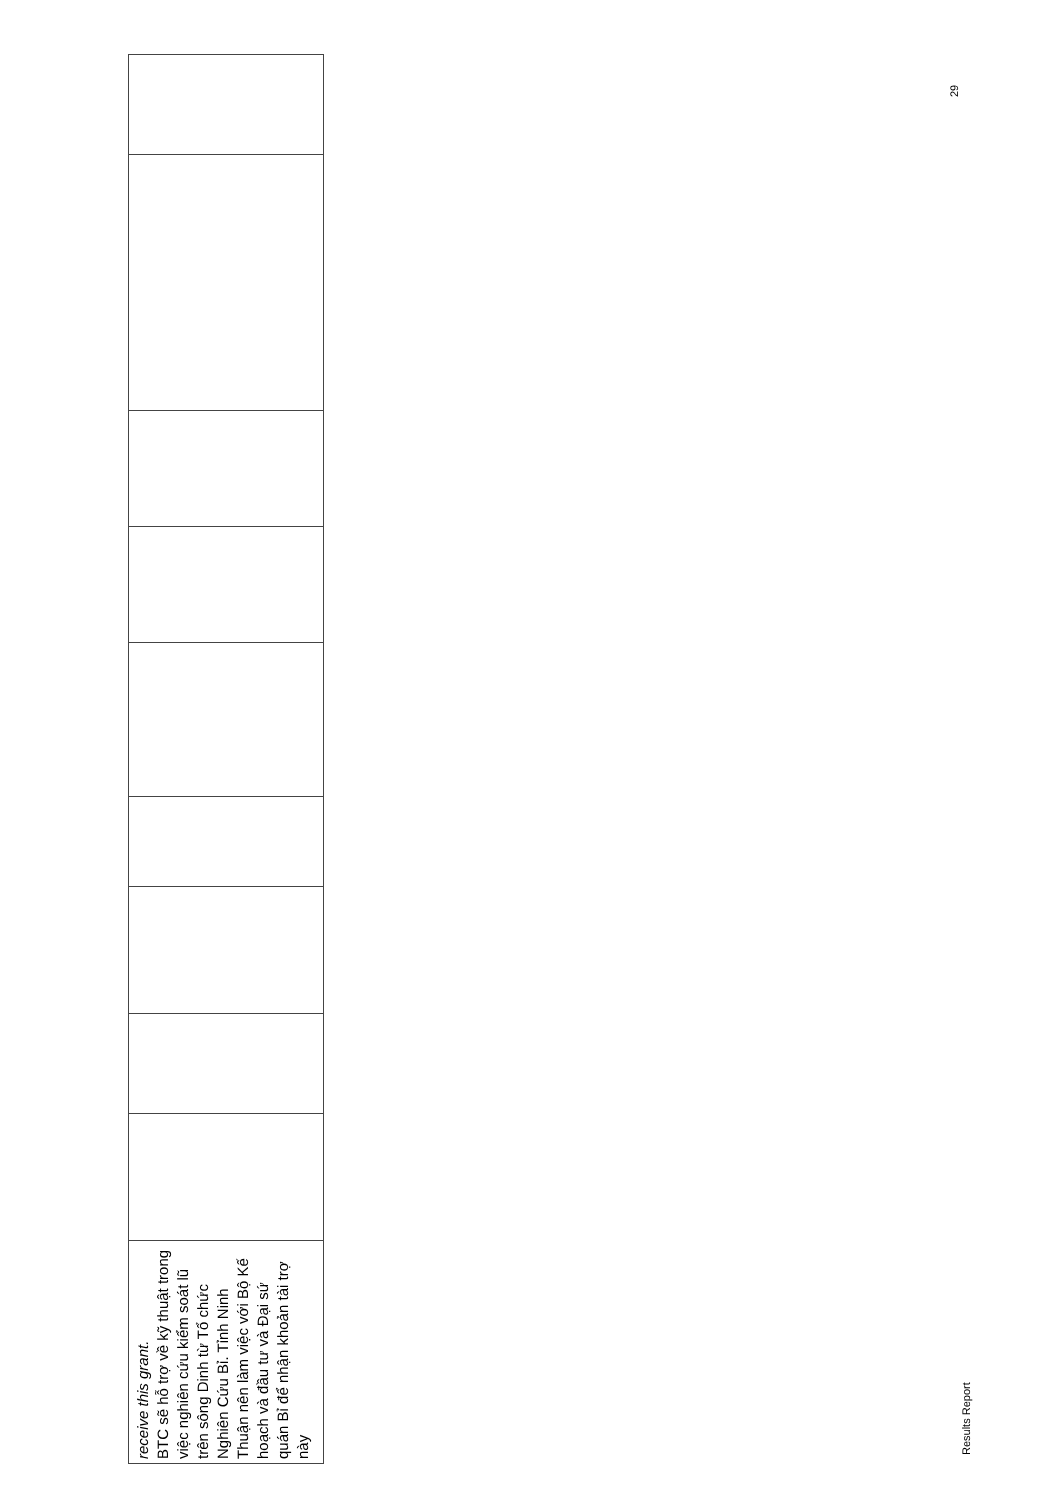| receive this grant. BTC sẽ hỗ trợ về kỹ thuật trong việc nghiên cứu kiểm soát lũ trên sông Dinh từ Tổ chức Nghiên Cứu Bỉ. Tỉnh Ninh Thuận nên làm việc với Bộ Kế hoạch và đầu tư và Đại sứ quán Bỉ để nhận khoản tài trợ này | | | | | | | | | |
Results Report
29